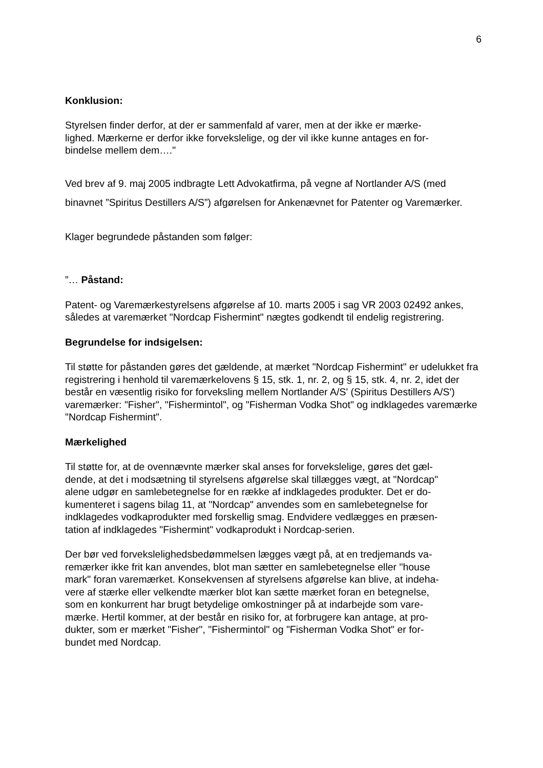6
Konklusion:
Styrelsen finder derfor, at der er sammenfald af varer, men at der ikke er mærke-
lighed. Mærkerne er derfor ikke forvekslelige, og der vil ikke kunne antages en for-
bindelse mellem dem…."
Ved brev af 9. maj 2005 indbragte Lett Advokatfirma, på vegne af Nortlander A/S (med binavnet ”Spiritus Destillers A/S”) afgørelsen for Ankenævnet for Patenter og Varemærker.
Klager begrundede påstanden som følger:
”… Påstand:
Patent- og Varemærkestyrelsens afgørelse af 10. marts 2005 i sag VR 2003 02492 ankes, således at varemærket "Nordcap Fishermint" nægtes godkendt til endelig registrering.
Begrundelse for indsigelsen:
Til støtte for påstanden gøres det gældende, at mærket "Nordcap Fishermint" er udelukket fra registrering i henhold til varemærkelovens § 15, stk. 1, nr. 2, og § 15, stk. 4, nr. 2, idet der består en væsentlig risiko for forveksling mellem Nortlander A/S' (Spiritus Destillers A/S') varemærker: "Fisher", "Fishermintol", og "Fisherman Vodka Shot" og indklagedes varemærke "Nordcap Fishermint".
Mærkelighed
Til støtte for, at de ovennævnte mærker skal anses for forvekslelige, gøres det gæl-
dende, at det i modsætning til styrelsens afgørelse skal tillægges vægt, at "Nordcap"
alene udgør en samlebetegnelse for en række af indklagedes produkter. Det er do-
kumenteret i sagens bilag 11, at "Nordcap" anvendes som en samlebetegnelse for
indklagedes vodkaprodukter med forskellig smag. Endvidere vedlægges en præsen-
tation af indklagedes "Fishermint" vodkaprodukt i Nordcap-serien.
Der bør ved forvekslelighedsbedømmelsen lægges vægt på, at en tredjemands va-
remærker ikke frit kan anvendes, blot man sætter en samlebetegnelse eller "house
mark" foran varemærket. Konsekvensen af styrelsens afgørelse kan blive, at indeha-
vere af stærke eller velkendte mærker blot kan sætte mærket foran en betegnelse,
som en konkurrent har brugt betydelige omkostninger på at indarbejde som vare-
mærke. Hertil kommer, at der består en risiko for, at forbrugere kan antage, at pro-
dukter, som er mærket "Fisher", "Fishermintol" og "Fisherman Vodka Shot" er for-
bundet med Nordcap.